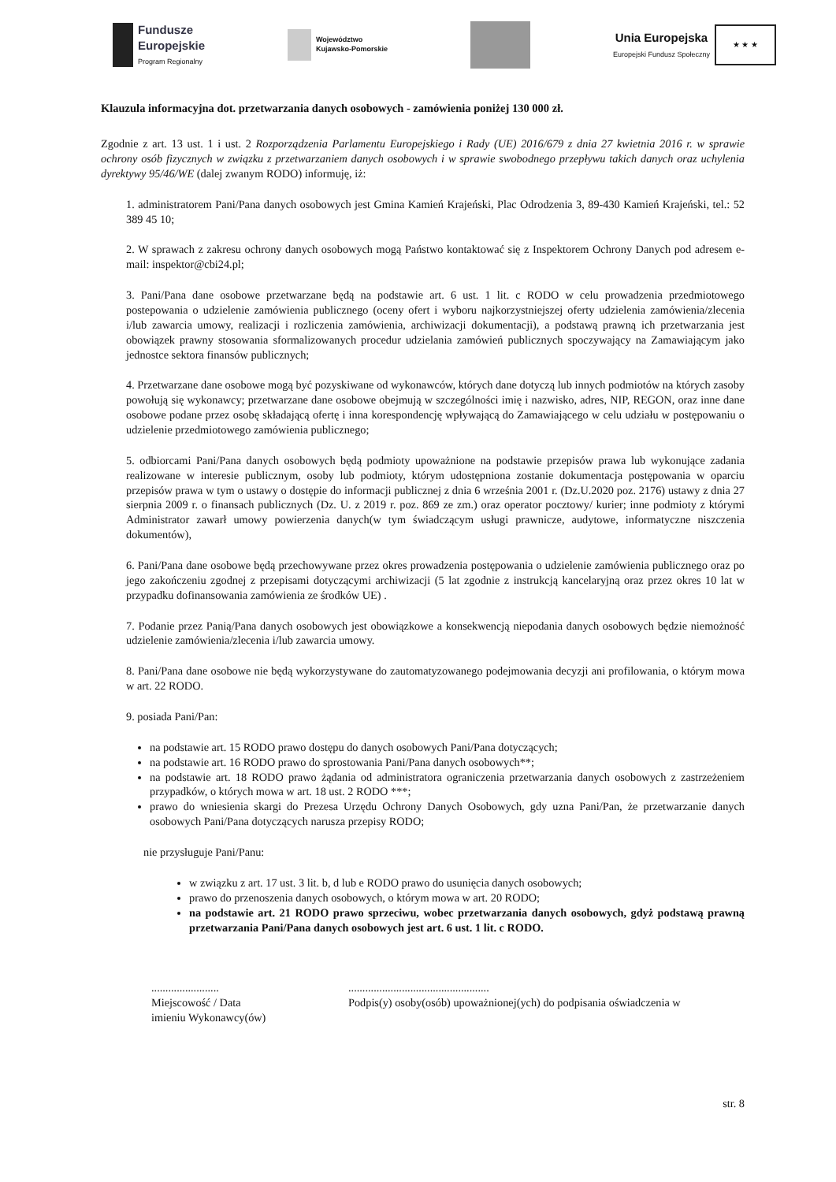Fundusze
Europejskie
Program Regionalny
Województwo
Kujawsko-Pomorskie
Unia Europejska
Europejski Fundusz Społeczny
★ ★ ★
Klauzula informacyjna dot. przetwarzania danych osobowych - zamówienia poniżej 130 000 zł.
Zgodnie z art. 13 ust. 1 i ust. 2 Rozporządzenia Parlamentu Europejskiego i Rady (UE) 2016/679 z dnia 27 kwietnia 2016 r. w sprawie ochrony osób fizycznych w związku z przetwarzaniem danych osobowych i w sprawie swobodnego przepływu takich danych oraz uchylenia dyrektywy 95/46/WE (dalej zwanym RODO) informuję, iż:
1. administratorem Pani/Pana danych osobowych jest Gmina Kamień Krajeński, Plac Odrodzenia 3, 89-430 Kamień Krajeński, tel.: 52 389 45 10;
2. W sprawach z zakresu ochrony danych osobowych mogą Państwo kontaktować się z Inspektorem Ochrony Danych pod adresem e-mail: inspektor@cbi24.pl;
3. Pani/Pana dane osobowe przetwarzane będą na podstawie art. 6 ust. 1 lit. c RODO w celu prowadzenia przedmiotowego postepowania o udzielenie zamówienia publicznego (oceny ofert i wyboru najkorzystniejszej oferty udzielenia zamówienia/zlecenia i/lub zawarcia umowy, realizacji i rozliczenia zamówienia, archiwizacji dokumentacji), a podstawą prawną ich przetwarzania jest obowiązek prawny stosowania sformalizowanych procedur udzielania zamówień publicznych spoczywający na Zamawiającym jako jednostce sektora finansów publicznych;
4. Przetwarzane dane osobowe mogą być pozyskiwane od wykonawców, których dane dotyczą lub innych podmiotów na których zasoby powołują się wykonawcy; przetwarzane dane osobowe obejmują w szczególności imię i nazwisko, adres, NIP, REGON, oraz inne dane osobowe podane przez osobę składającą ofertę i inna korespondencję wpływającą do Zamawiającego w celu udziału w postępowaniu o udzielenie przedmiotowego zamówienia publicznego;
5. odbiorcami Pani/Pana danych osobowych będą podmioty upoważnione na podstawie przepisów prawa lub wykonujące zadania realizowane w interesie publicznym, osoby lub podmioty, którym udostępniona zostanie dokumentacja postępowania w oparciu przepisów prawa w tym o ustawy o dostępie do informacji publicznej z dnia 6 września 2001 r. (Dz.U.2020 poz. 2176) ustawy z dnia 27 sierpnia 2009 r. o finansach publicznych (Dz. U. z 2019 r. poz. 869 ze zm.) oraz operator pocztowy/ kurier; inne podmioty z którymi Administrator zawarł umowy powierzenia danych(w tym świadczącym usługi prawnicze, audytowe, informatyczne niszczenia dokumentów),
6. Pani/Pana dane osobowe będą przechowywane przez okres prowadzenia postępowania o udzielenie zamówienia publicznego oraz po jego zakończeniu zgodnej z przepisami dotyczącymi archiwizacji (5 lat zgodnie z instrukcją kancelaryjną oraz przez okres 10 lat w przypadku dofinansowania zamówienia ze środków UE) .
7. Podanie przez Panią/Pana danych osobowych jest obowiązkowe a konsekwencją niepodania danych osobowych będzie niemożność udzielenie zamówienia/zlecenia i/lub zawarcia umowy.
8. Pani/Pana dane osobowe nie będą wykorzystywane do zautomatyzowanego podejmowania decyzji ani profilowania, o którym mowa w art. 22 RODO.
9. posiada Pani/Pan:
na podstawie art. 15 RODO prawo dostępu do danych osobowych Pani/Pana dotyczących;
na podstawie art. 16 RODO prawo do sprostowania Pani/Pana danych osobowych**;
na podstawie art. 18 RODO prawo żądania od administratora ograniczenia przetwarzania danych osobowych z zastrzeżeniem przypadków, o których mowa w art. 18 ust. 2 RODO ***;
prawo do wniesienia skargi do Prezesa Urzędu Ochrony Danych Osobowych, gdy uzna Pani/Pan, że przetwarzanie danych osobowych Pani/Pana dotyczących narusza przepisy RODO;
nie przysługuje Pani/Panu:
w związku z art. 17 ust. 3 lit. b, d lub e RODO prawo do usunięcia danych osobowych;
prawo do przenoszenia danych osobowych, o którym mowa w art. 20 RODO;
na podstawie art. 21 RODO prawo sprzeciwu, wobec przetwarzania danych osobowych, gdyż podstawą prawną przetwarzania Pani/Pana danych osobowych jest art. 6 ust. 1 lit. c RODO.
........................
Miejscowość / Data
imieniu Wykonawcy(ów)
..................................................
Podpis(y) osoby(osób) upoważnionej(ych) do podpisania oświadczenia w
str. 8